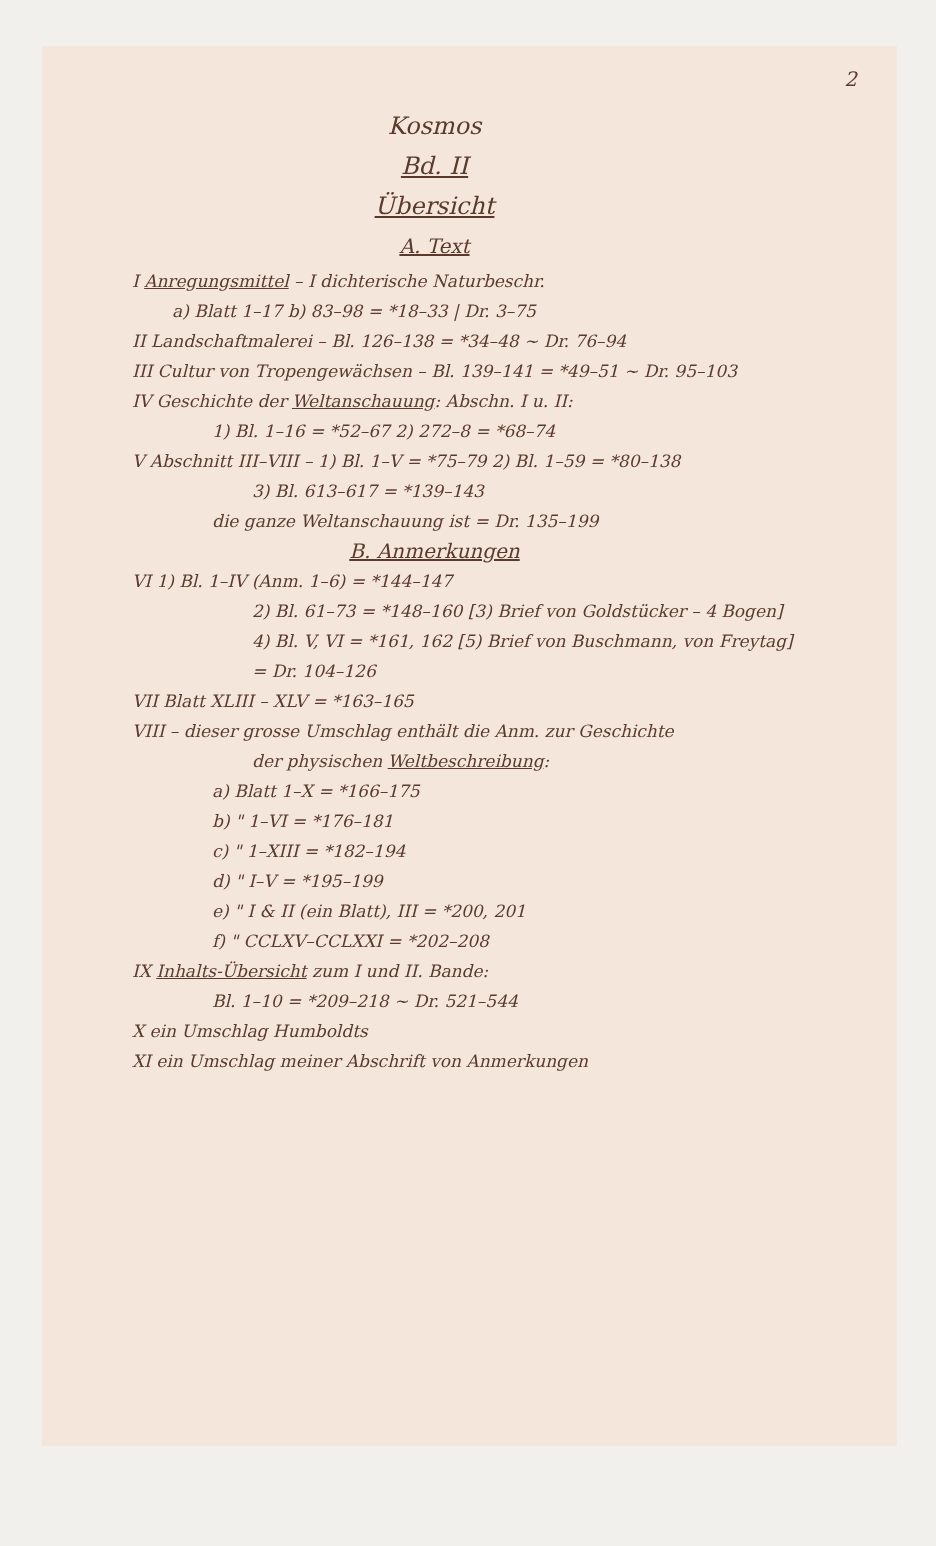2
Kosmos
Bd. II
Übersicht
A. Text
I Anregungsmittel – I dichterische Naturbeschr.
a) Blatt 1–17 b) 83–98 = *18–33 | Dr. 3–75
II Landschaftmalerei – Bl. 126–138 = *34–48 ~ Dr. 76–94
III Cultur von Tropengewächsen – Bl. 139–141 = *49–51 ~ Dr. 95–103
IV Geschichte der Weltanschauung: Abschn. I u. II:
1) Bl. 1–16 = *52–67 2) 272–8 = *68–74
V Abschnitt III–VIII – 1) Bl. 1–V = *75–79 2) Bl. 1–59 = *80–138
3) Bl. 613–617 = *139–143
die ganze Weltanschauung ist = Dr. 135–199
B. Anmerkungen
VI 1) Bl. 1–IV (Anm. 1–6) = *144–147
2) Bl. 61–73 = *148–160 [3) Brief von Goldstücker – 4 Bogen]
4) Bl. V, VI = *161, 162 [5) Brief von Buschmann, von Freytag]
= Dr. 104–126
VII Blatt XLIII – XLV = *163–165
VIII – dieser grosse Umschlag enthält die Anm. zur Geschichte
der physischen Weltbeschreibung:
a) Blatt 1–X = *166–175
b) " 1–VI = *176–181
c) " 1–XIII = *182–194
d) " I–V = *195–199
e) " I & II (ein Blatt), III = *200, 201
f) " CCLXV–CCLXXI = *202–208
IX Inhalts-Übersicht zum I und II. Bande:
Bl. 1–10 = *209–218 ~ Dr. 521–544
X ein Umschlag Humboldts
XI ein Umschlag meiner Abschrift von Anmerkungen